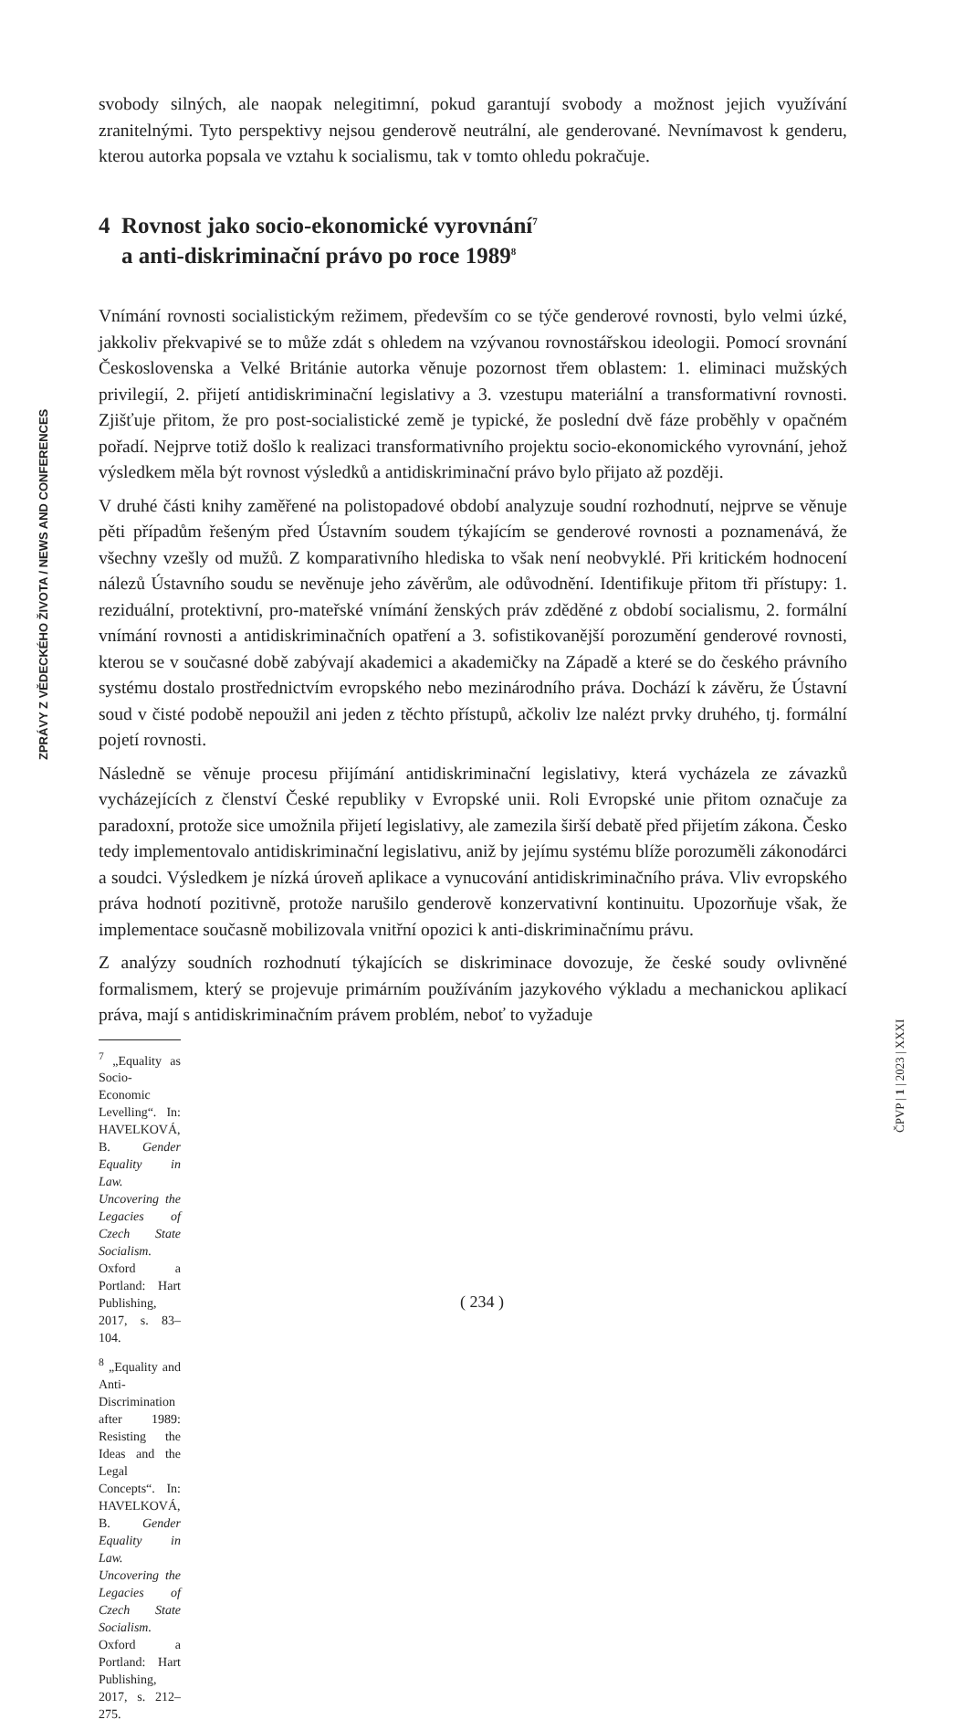ZPRÁVY Z VĚDECKÉHO ŽIVOTA / NEWS AND CONFERENCES
svobody silných, ale naopak nelegitimní, pokud garantují svobody a možnost jejich využívání zranitelnými. Tyto perspektivy nejsou genderově neutrální, ale genderované. Nevnímavost k genderu, kterou autorka popsala ve vztahu k socialismu, tak v tomto ohledu pokračuje.
4 Rovnost jako socio-ekonomické vyrovnání<sup>7</sup>
a anti-diskriminační právo po roce 1989<sup>8</sup>
Vnímání rovnosti socialistickým režimem, především co se týče genderové rovnosti, bylo velmi úzké, jakkoliv překvapivé se to může zdát s ohledem na vzývanou rovnostářskou ideologii. Pomocí srovnání Československa a Velké Británie autorka věnuje pozornost třem oblastem: 1. eliminaci mužských privilegií, 2. přijetí antidiskriminační legislativy a 3. vzestupu materiální a transformativní rovnosti. Zjišťuje přitom, že pro post-socialistické země je typické, že poslední dvě fáze proběhly v opačném pořadí. Nejprve totiž došlo k realizaci transformativního projektu socio-ekonomického vyrovnání, jehož výsledkem měla být rovnost výsledků a antidiskriminační právo bylo přijato až později.
V druhé části knihy zaměřené na polistopadové období analyzuje soudní rozhodnutí, nejprve se věnuje pěti případům řešeným před Ústavním soudem týkajícím se genderové rovnosti a poznamenává, že všechny vzešly od mužů. Z komparativního hlediska to však není neobvyklé. Při kritickém hodnocení nálezů Ústavního soudu se nevěnuje jeho závěrům, ale odůvodnění. Identifikuje přitom tři přístupy: 1. reziduální, protektivní, pro-mateřské vnímání ženských práv zděděné z období socialismu, 2. formální vnímání rovnosti a antidiskriminačních opatření a 3. sofistikovanější porozumění genderové rovnosti, kterou se v současné době zabývají akademici a akademičky na Západě a které se do českého právního systému dostalo prostřednictvím evropského nebo mezinárodního práva. Dochází k závěru, že Ústavní soud v čisté podobě nepoužil ani jeden z těchto přístupů, ačkoliv lze nalézt prvky druhého, tj. formální pojetí rovnosti.
Následně se věnuje procesu přijímání antidiskriminační legislativy, která vycházela ze závazků vycházejících z členství České republiky v Evropské unii. Roli Evropské unie přitom označuje za paradoxní, protože sice umožnila přijetí legislativy, ale zamezila širší debatě před přijetím zákona. Česko tedy implementovalo antidiskriminační legislativu, aniž by jejímu systému blíže porozuměli zákonodárci a soudci. Výsledkem je nízká úroveň aplikace a vynucování antidiskriminačního práva. Vliv evropského práva hodnotí pozitivně, protože narušilo genderově konzervativní kontinuitu. Upozorňuje však, že implementace současně mobilizovala vnitřní opozici k anti-diskriminačnímu právu.
Z analýzy soudních rozhodnutí týkajících se diskriminace dovozuje, že české soudy ovlivněné formalismem, který se projevuje primárním používáním jazykového výkladu a mechanickou aplikací práva, mají s antidiskriminačním právem problém, neboť to vyžaduje
<sup>7</sup> „Equality as Socio-Economic Levelling“. In: HAVELKOVÁ, B. Gender Equality in Law. Uncovering the Legacies of Czech State Socialism. Oxford a Portland: Hart Publishing, 2017, s. 83–104.
<sup>8</sup> „Equality and Anti-Discrimination after 1989: Resisting the Ideas and the Legal Concepts“. In: HAVELKOVÁ, B. Gender Equality in Law. Uncovering the Legacies of Czech State Socialism. Oxford a Portland: Hart Publishing, 2017, s. 212–275.
ČPVP | 1 | 2023 | XXXI
( 234 )